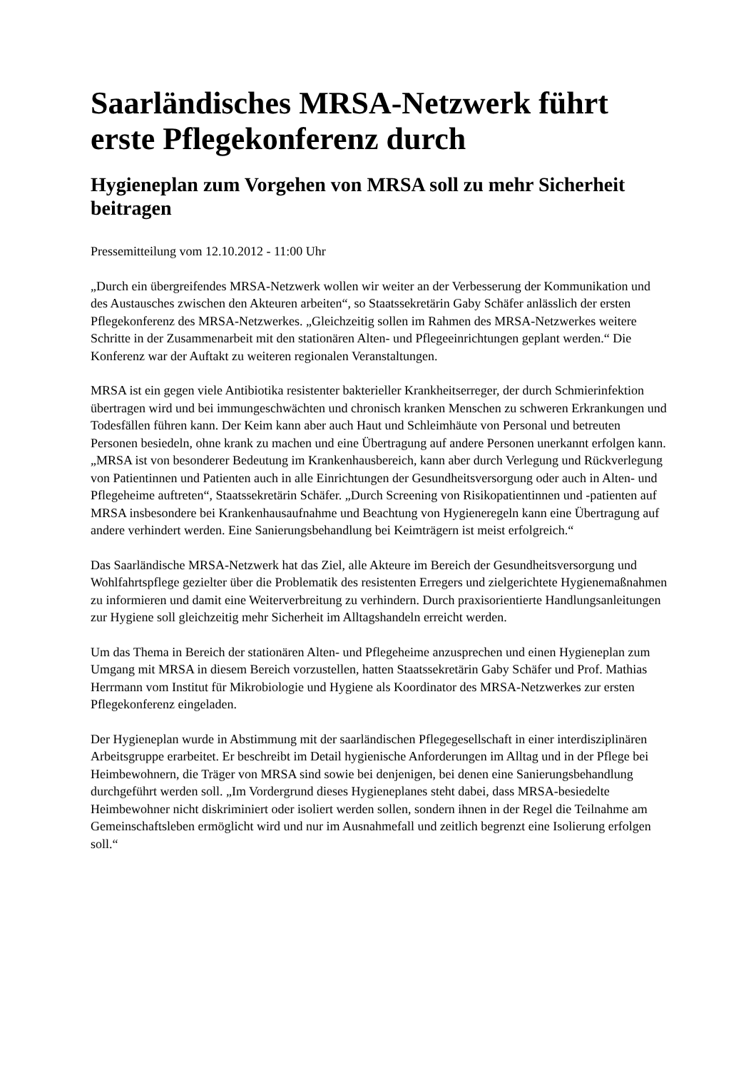Saarländisches MRSA-Netzwerk führt erste Pflegekonferenz durch
Hygieneplan zum Vorgehen von MRSA soll zu mehr Sicherheit beitragen
Pressemitteilung vom 12.10.2012 - 11:00 Uhr
„Durch ein übergreifendes MRSA-Netzwerk wollen wir weiter an der Verbesserung der Kommunikation und des Austausches zwischen den Akteuren arbeiten“, so Staatssekretärin Gaby Schäfer anlässlich der ersten Pflegekonferenz des MRSA-Netzwerkes. „Gleichzeitig sollen im Rahmen des MRSA-Netzwerkes weitere Schritte in der Zusammenarbeit mit den stationären Alten- und Pflegeeinrichtungen geplant werden.“ Die Konferenz war der Auftakt zu weiteren regionalen Veranstaltungen.
MRSA ist ein gegen viele Antibiotika resistenter bakterieller Krankheitserreger, der durch Schmierinfektion übertragen wird und bei immungeschwächten und chronisch kranken Menschen zu schweren Erkrankungen und Todesfällen führen kann. Der Keim kann aber auch Haut und Schleimhäute von Personal und betreuten Personen besiedeln, ohne krank zu machen und eine Übertragung auf andere Personen unerkannt erfolgen kann. „MRSA ist von besonderer Bedeutung im Krankenhausbereich, kann aber durch Verlegung und Rückverlegung von Patientinnen und Patienten auch in alle Einrichtungen der Gesundheitsversorgung oder auch in Alten- und Pflegeheime auftreten“, Staatssekretärin Schäfer. „Durch Screening von Risikopatientinnen und -patienten auf MRSA insbesondere bei Krankenhausaufnahme und Beachtung von Hygieneregeln kann eine Übertragung auf andere verhindert werden. Eine Sanierungsbehandlung bei Keimträgern ist meist erfolgreich.“
Das Saarländische MRSA-Netzwerk hat das Ziel, alle Akteure im Bereich der Gesundheitsversorgung und Wohlfahrtspflege gezielter über die Problematik des resistenten Erregers und zielgerichtete Hygienemaßnahmen zu informieren und damit eine Weiterverbreitung zu verhindern. Durch praxisorientierte Handlungsanleitungen zur Hygiene soll gleichzeitig mehr Sicherheit im Alltagshandeln erreicht werden.
Um das Thema in Bereich der stationären Alten- und Pflegeheime anzusprechen und einen Hygieneplan zum Umgang mit MRSA in diesem Bereich vorzustellen, hatten Staatssekretärin Gaby Schäfer und Prof. Mathias Herrmann vom Institut für Mikrobiologie und Hygiene als Koordinator des MRSA-Netzwerkes zur ersten Pflegekonferenz eingeladen.
Der Hygieneplan wurde in Abstimmung mit der saarländischen Pflegegesellschaft in einer interdisziplinären Arbeitsgruppe erarbeitet. Er beschreibt im Detail hygienische Anforderungen im Alltag und in der Pflege bei Heimbewohnern, die Träger von MRSA sind sowie bei denjenigen, bei denen eine Sanierungsbehandlung durchgeführt werden soll. „Im Vordergrund dieses Hygieneplanes steht dabei, dass MRSA-besiedelte Heimbewohner nicht diskriminiert oder isoliert werden sollen, sondern ihnen in der Regel die Teilnahme am Gemeinschaftsleben ermöglicht wird und nur im Ausnahmefall und zeitlich begrenzt eine Isolierung erfolgen soll.“